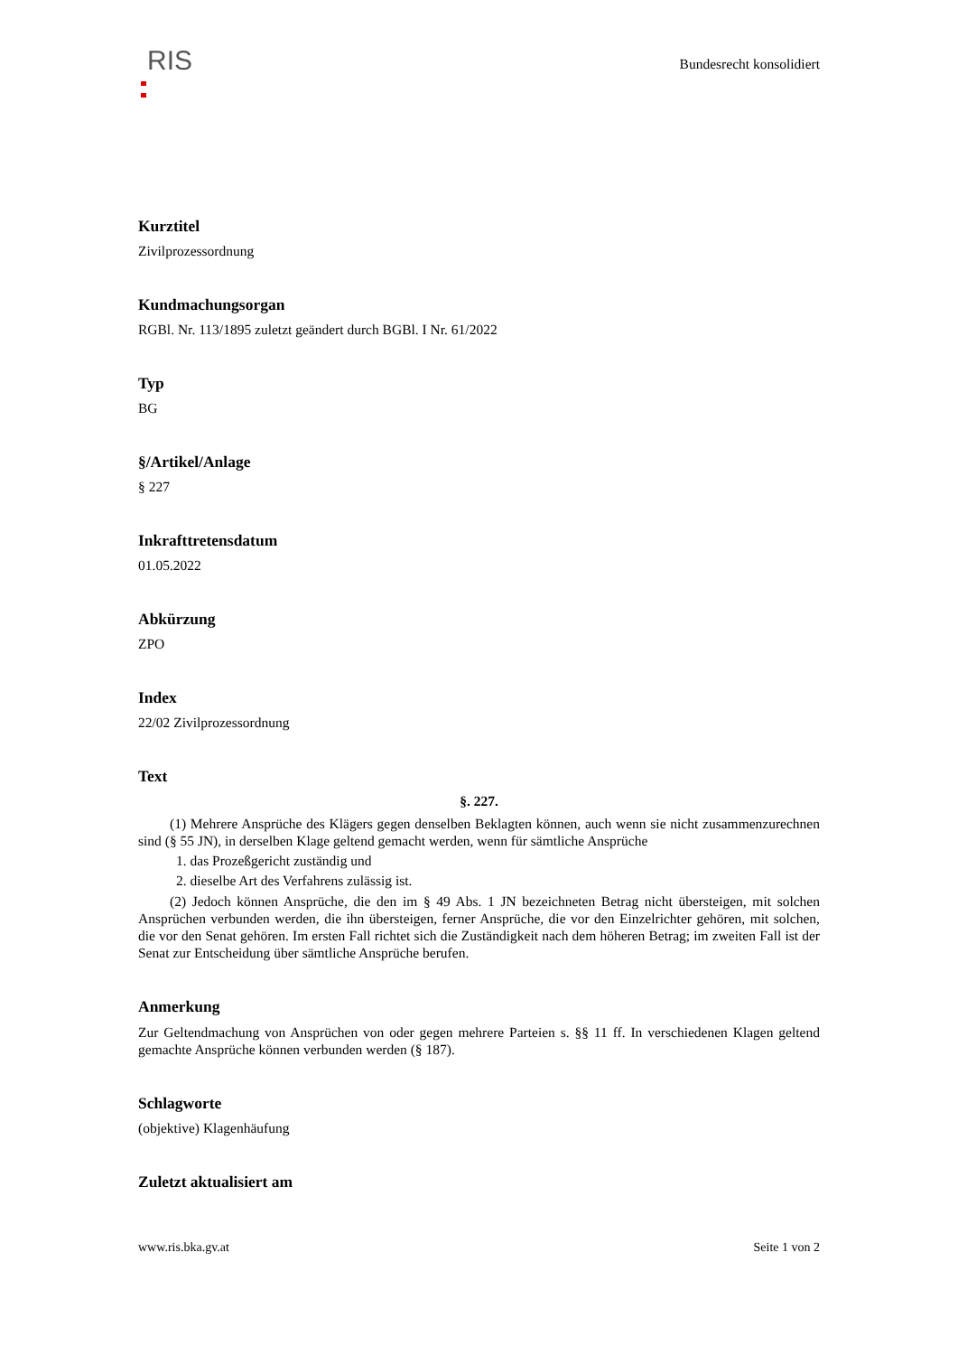RIS
Bundesrecht konsolidiert
Kurztitel
Zivilprozessordnung
Kundmachungsorgan
RGBl. Nr. 113/1895 zuletzt geändert durch BGBl. I Nr. 61/2022
Typ
BG
§/Artikel/Anlage
§ 227
Inkrafttretensdatum
01.05.2022
Abkürzung
ZPO
Index
22/02 Zivilprozessordnung
Text
§. 227.
(1) Mehrere Ansprüche des Klägers gegen denselben Beklagten können, auch wenn sie nicht zusammenzurechnen sind (§ 55 JN), in derselben Klage geltend gemacht werden, wenn für sämtliche Ansprüche
1. das Prozeßgericht zuständig und
2. dieselbe Art des Verfahrens zulässig ist.
(2) Jedoch können Ansprüche, die den im § 49 Abs. 1 JN bezeichneten Betrag nicht übersteigen, mit solchen Ansprüchen verbunden werden, die ihn übersteigen, ferner Ansprüche, die vor den Einzelrichter gehören, mit solchen, die vor den Senat gehören. Im ersten Fall richtet sich die Zuständigkeit nach dem höheren Betrag; im zweiten Fall ist der Senat zur Entscheidung über sämtliche Ansprüche berufen.
Anmerkung
Zur Geltendmachung von Ansprüchen von oder gegen mehrere Parteien s. §§ 11 ff. In verschiedenen Klagen geltend gemachte Ansprüche können verbunden werden (§ 187).
Schlagworte
(objektive) Klagenhäufung
Zuletzt aktualisiert am
www.ris.bka.gv.at Seite 1 von 2